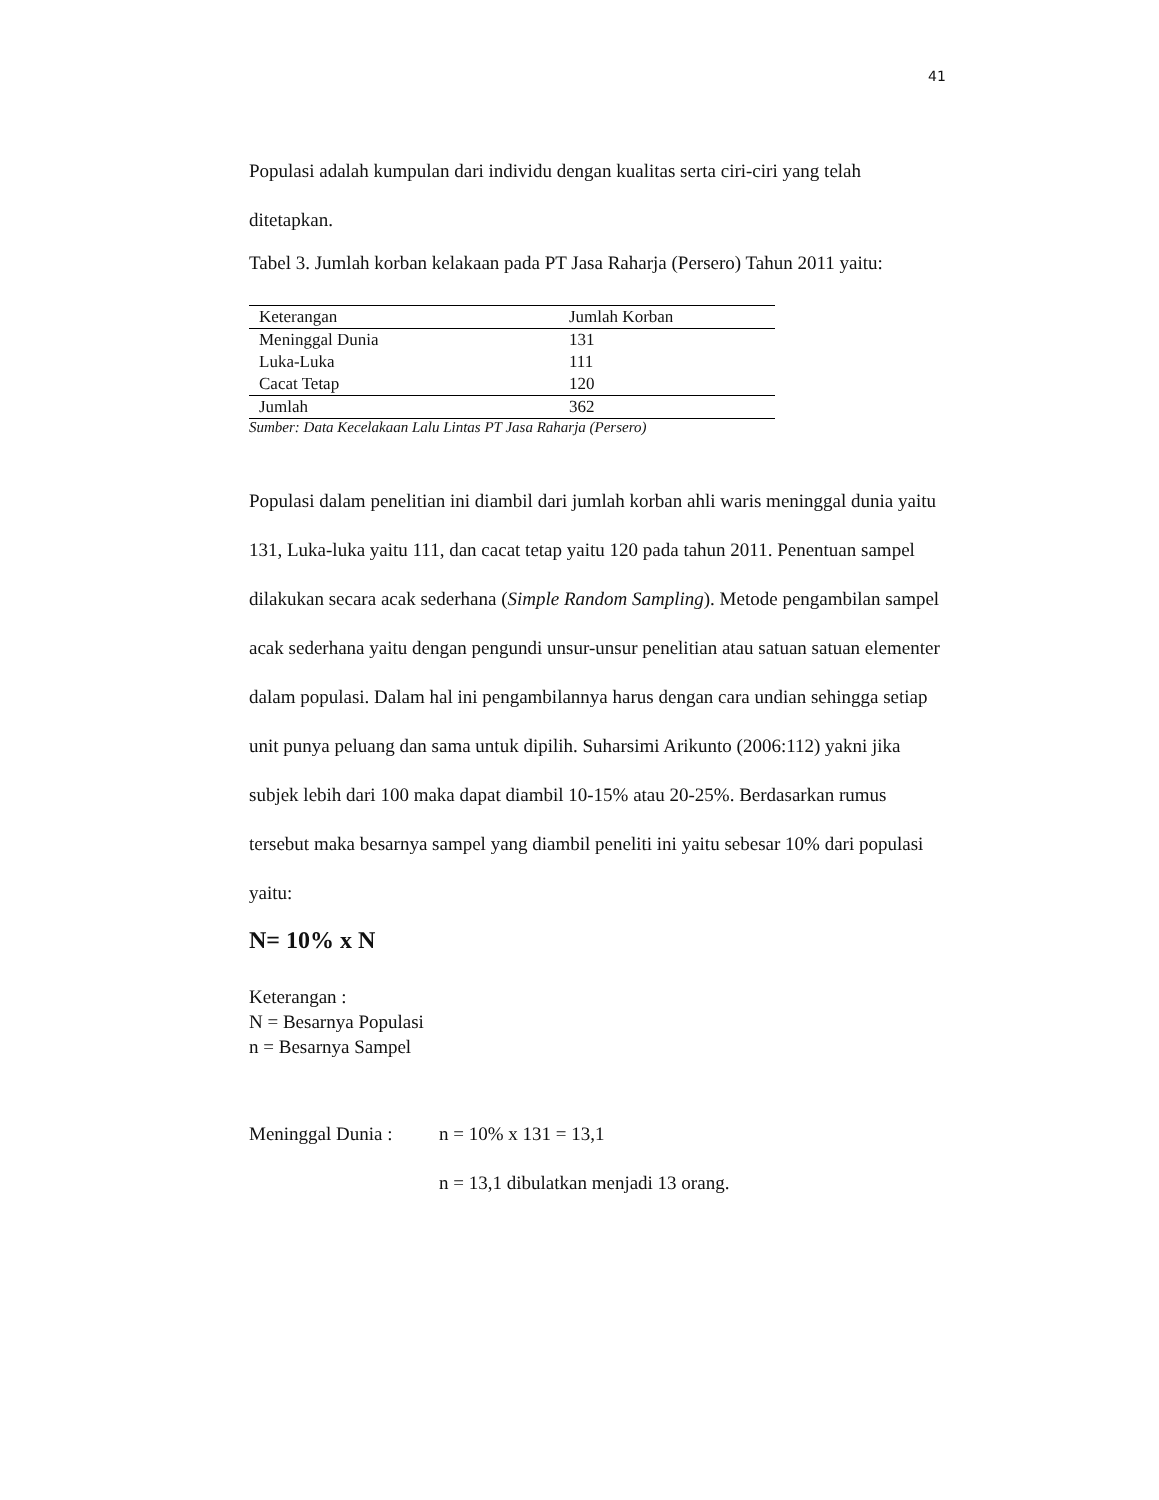41
Populasi adalah kumpulan dari individu dengan kualitas serta ciri-ciri yang telah ditetapkan.
Tabel 3. Jumlah korban kelakaan pada PT Jasa Raharja (Persero) Tahun 2011 yaitu:
| Keterangan | Jumlah Korban |
| --- | --- |
| Meninggal Dunia | 131 |
| Luka-Luka | 111 |
| Cacat Tetap | 120 |
| Jumlah | 362 |
Sumber: Data Kecelakaan Lalu Lintas PT Jasa Raharja (Persero)
Populasi dalam penelitian ini diambil dari jumlah korban ahli waris meninggal dunia yaitu 131, Luka-luka yaitu 111, dan cacat tetap yaitu 120 pada tahun 2011. Penentuan sampel dilakukan secara acak sederhana (Simple Random Sampling). Metode pengambilan sampel acak sederhana yaitu dengan pengundi unsur-unsur penelitian atau satuan satuan elementer dalam populasi. Dalam hal ini pengambilannya harus dengan cara undian sehingga setiap unit punya peluang dan sama untuk dipilih. Suharsimi Arikunto (2006:112) yakni jika subjek lebih dari 100 maka dapat diambil 10-15% atau 20-25%. Berdasarkan rumus tersebut maka besarnya sampel yang diambil peneliti ini yaitu sebesar 10% dari populasi yaitu:
N= 10% x N
Keterangan :
N = Besarnya Populasi
n = Besarnya Sampel
Meninggal Dunia :
n = 10% x 131 = 13,1
n = 13,1 dibulatkan menjadi 13 orang.